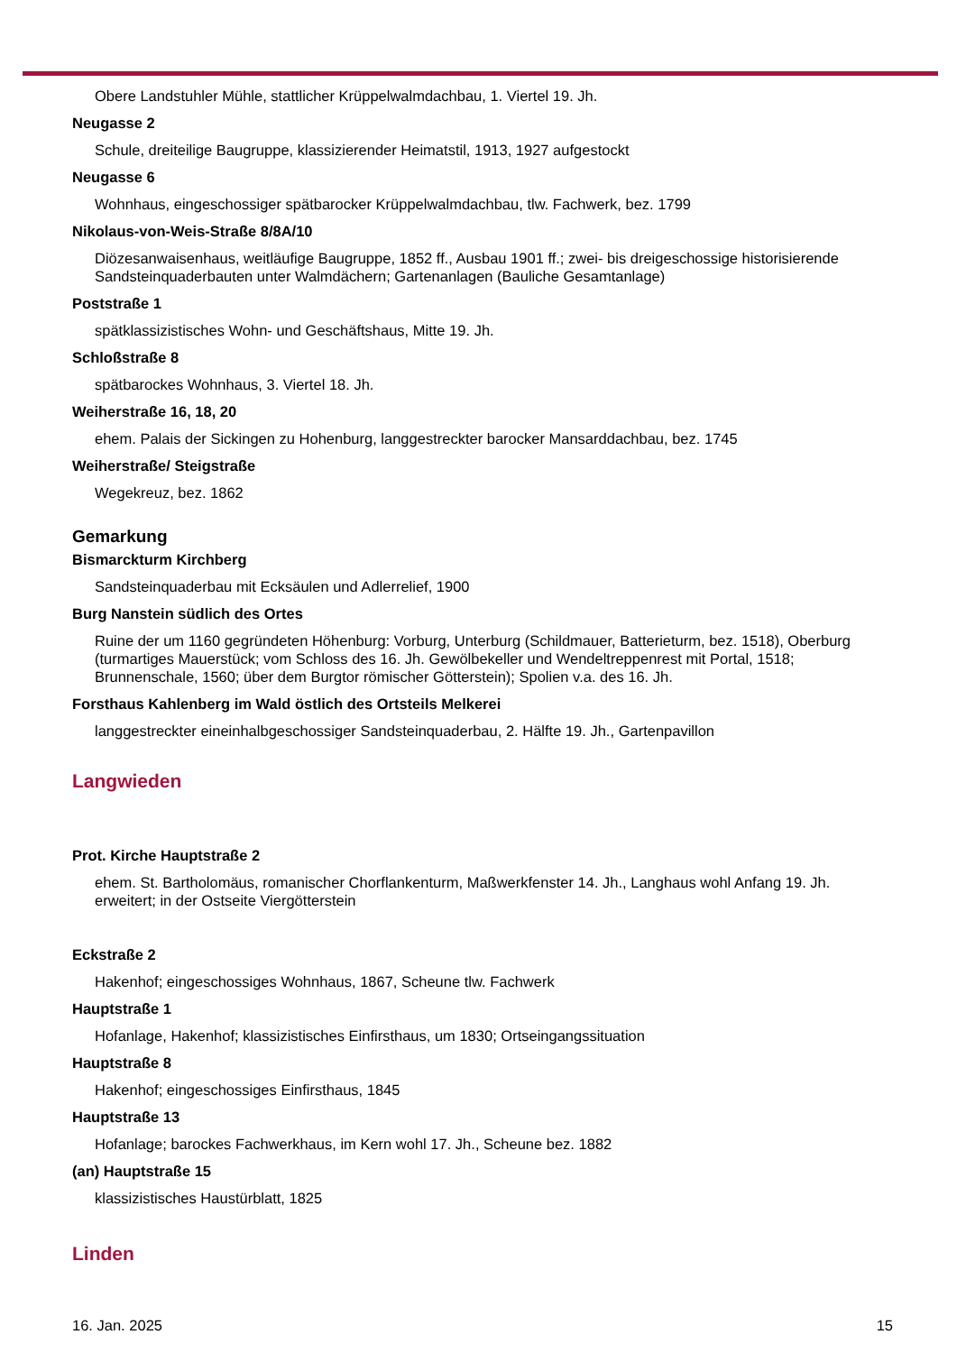Obere Landstuhler Mühle, stattlicher Krüppelwalmdachbau, 1. Viertel 19. Jh.
Neugasse 2
Schule, dreiteilige Baugruppe, klassizierender Heimatstil, 1913, 1927 aufgestockt
Neugasse 6
Wohnhaus, eingeschossiger spätbarocker Krüppelwalmdachbau, tlw. Fachwerk, bez. 1799
Nikolaus-von-Weis-Straße 8/8A/10
Diözesanwaisenhaus, weitläufige Baugruppe, 1852 ff., Ausbau 1901 ff.; zwei- bis dreigeschossige historisierende Sandsteinquaderbauten unter Walmdächern; Gartenanlagen (Bauliche Gesamtanlage)
Poststraße 1
spätklassizistisches Wohn- und Geschäftshaus, Mitte 19. Jh.
Schloßstraße 8
spätbarockes Wohnhaus, 3. Viertel 18. Jh.
Weiherstraße 16, 18, 20
ehem. Palais der Sickingen zu Hohenburg, langgestreckter barocker Mansarddachbau, bez. 1745
Weiherstraße/ Steigstraße
Wegekreuz, bez. 1862
Gemarkung
Bismarckturm Kirchberg
Sandsteinquaderbau mit Ecksäulen und Adlerrelief, 1900
Burg Nanstein südlich des Ortes
Ruine der um 1160 gegründeten Höhenburg: Vorburg, Unterburg (Schildmauer, Batterieturm, bez. 1518), Oberburg (turmartiges Mauerstück; vom Schloss des 16. Jh. Gewölbekeller und Wendeltreppenrest mit Portal, 1518; Brunnenschale, 1560; über dem Burgtor römischer Götterstein); Spolien v.a. des 16. Jh.
Forsthaus Kahlenberg im Wald östlich des Ortsteils Melkerei
langgestreckter eineinhalbgeschossiger Sandsteinquaderbau, 2. Hälfte 19. Jh., Gartenpavillon
Langwieden
Prot. Kirche Hauptstraße 2
ehem. St. Bartholomäus, romanischer Chorflankenturm, Maßwerkfenster 14. Jh., Langhaus wohl Anfang 19. Jh. erweitert; in der Ostseite Viergötterstein
Eckstraße 2
Hakenhof; eingeschossiges Wohnhaus, 1867, Scheune tlw. Fachwerk
Hauptstraße 1
Hofanlage, Hakenhof; klassizistisches Einfirsthaus, um 1830; Ortseingangssituation
Hauptstraße 8
Hakenhof; eingeschossiges Einfirsthaus, 1845
Hauptstraße 13
Hofanlage; barockes Fachwerkhaus, im Kern wohl 17. Jh., Scheune bez. 1882
(an) Hauptstraße 15
klassizistisches Haustürblatt, 1825
Linden
16. Jan. 2025 15